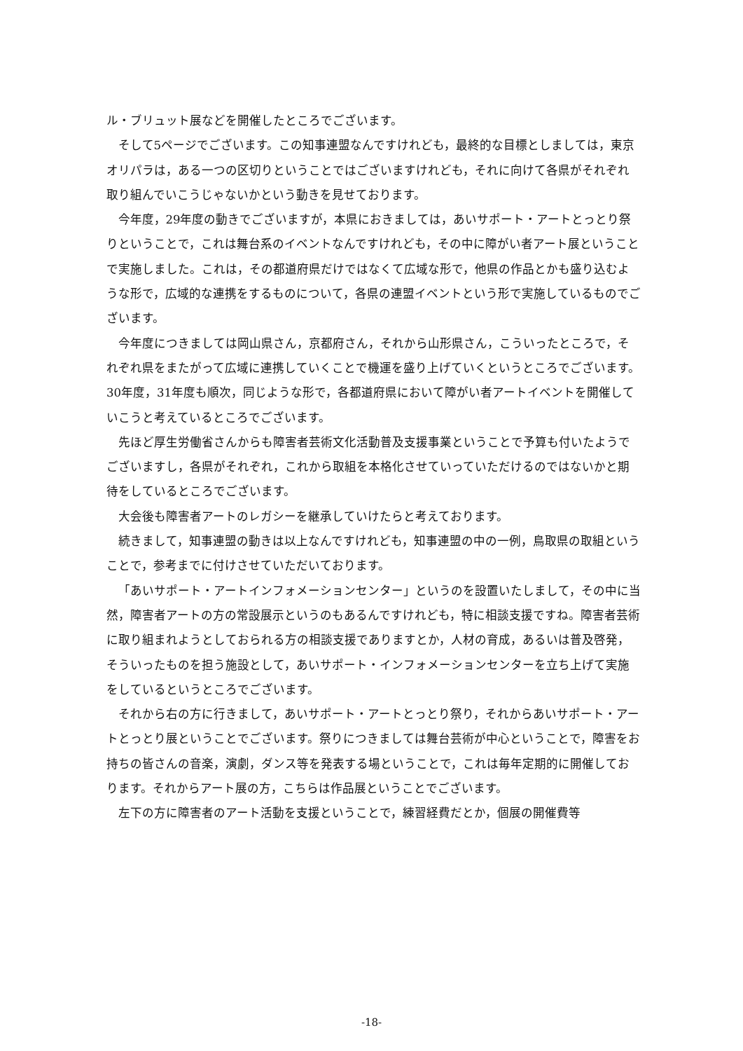ル・ブリュット展などを開催したところでございます。
そして5ページでございます。この知事連盟なんですけれども，最終的な目標としましては，東京オリパラは，ある一つの区切りということではございますけれども，それに向けて各県がそれぞれ取り組んでいこうじゃないかという動きを見せております。
今年度，29年度の動きでございますが，本県におきましては，あいサポート・アートとっとり祭りということで，これは舞台系のイベントなんですけれども，その中に障がい者アート展ということで実施しました。これは，その都道府県だけではなくて広域な形で，他県の作品とかも盛り込むような形で，広域的な連携をするものについて，各県の連盟イベントという形で実施しているものでございます。
今年度につきましては岡山県さん，京都府さん，それから山形県さん，こういったところで，それぞれ県をまたがって広域に連携していくことで機運を盛り上げていくというところでございます。30年度，31年度も順次，同じような形で，各都道府県において障がい者アートイベントを開催していこうと考えているところでございます。
先ほど厚生労働省さんからも障害者芸術文化活動普及支援事業ということで予算も付いたようでございますし，各県がそれぞれ，これから取組を本格化させていっていただけるのではないかと期待をしているところでございます。
大会後も障害者アートのレガシーを継承していけたらと考えております。
続きまして，知事連盟の動きは以上なんですけれども，知事連盟の中の一例，鳥取県の取組ということで，参考までに付けさせていただいております。
「あいサポート・アートインフォメーションセンター」というのを設置いたしまして，その中に当然，障害者アートの方の常設展示というのもあるんですけれども，特に相談支援ですね。障害者芸術に取り組まれようとしておられる方の相談支援でありますとか，人材の育成，あるいは普及啓発，そういったものを担う施設として，あいサポート・インフォメーションセンターを立ち上げて実施をしているというところでございます。
それから右の方に行きまして，あいサポート・アートとっとり祭り，それからあいサポート・アートとっとり展ということでございます。祭りにつきましては舞台芸術が中心ということで，障害をお持ちの皆さんの音楽，演劇，ダンス等を発表する場ということで，これは毎年定期的に開催しております。それからアート展の方，こちらは作品展ということでございます。
左下の方に障害者のアート活動を支援ということで，練習経費だとか，個展の開催費等
-18-